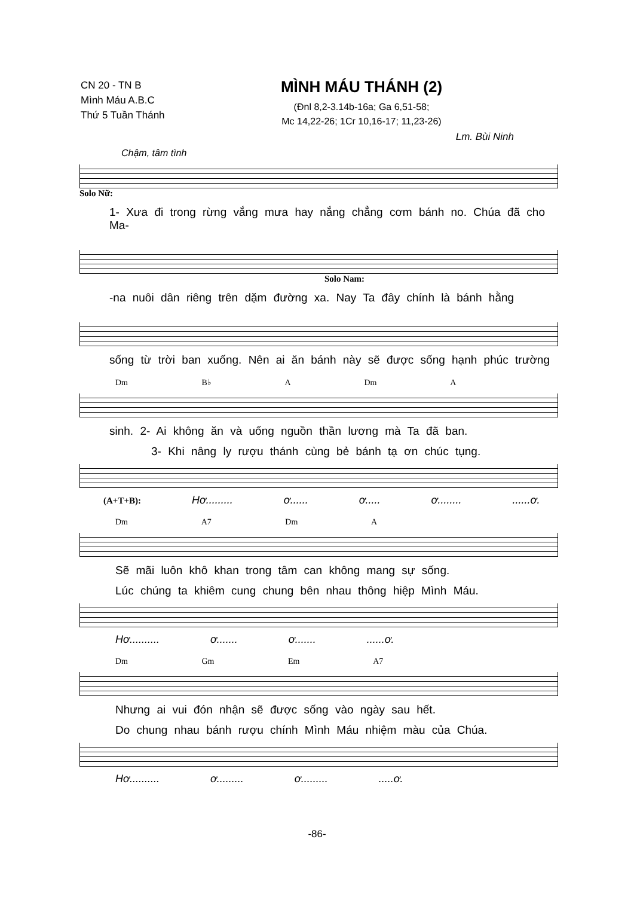CN 20 - TN B
Mình Máu A.B.C
Thứ 5 Tuần Thánh
MÌNH MÁU THÁNH (2)
(Đnl 8,2-3.14b-16a; Ga 6,51-58;
Mc 14,22-26; 1Cr 10,16-17; 11,23-26)
Lm. Bùi Ninh
Chậm, tâm tình
Solo Nữ:
1- Xưa đi trong rừng vắng mưa hay nắng chẳng cơm bánh no. Chúa đã cho Ma-
Solo Nam:
-na nuôi dân riêng trên dặm đường xa. Nay Ta đây chính là bánh hằng
sống từ trời ban xuống. Nên ai ăn bánh này sẽ được sống hạnh phúc trường
Dm B♭ A Dm A
sinh. 2- Ai không ăn và uống nguồn thần lương mà Ta đã ban.
3- Khi nâng ly rượu thánh cùng bẻ bánh tạ ơn chúc tụng.
(A+T+B): Hơ......... ơ...... ơ..... ơ........ ......ơ.
Dm A7 Dm A
Sẽ mãi luôn khô khan trong tâm can không mang sự sống.
Lúc chúng ta khiêm cung chung bên nhau thông hiệp Mình Máu.
Hơ.......... ơ....... ơ....... ......ơ.
Dm Gm Em A7
Nhưng ai vui đón nhận sẽ được sống vào ngày sau hết.
Do chung nhau bánh rượu chính Mình Máu nhiệm màu của Chúa.
Hơ.......... ơ......... ơ......... .....ơ.
-86-